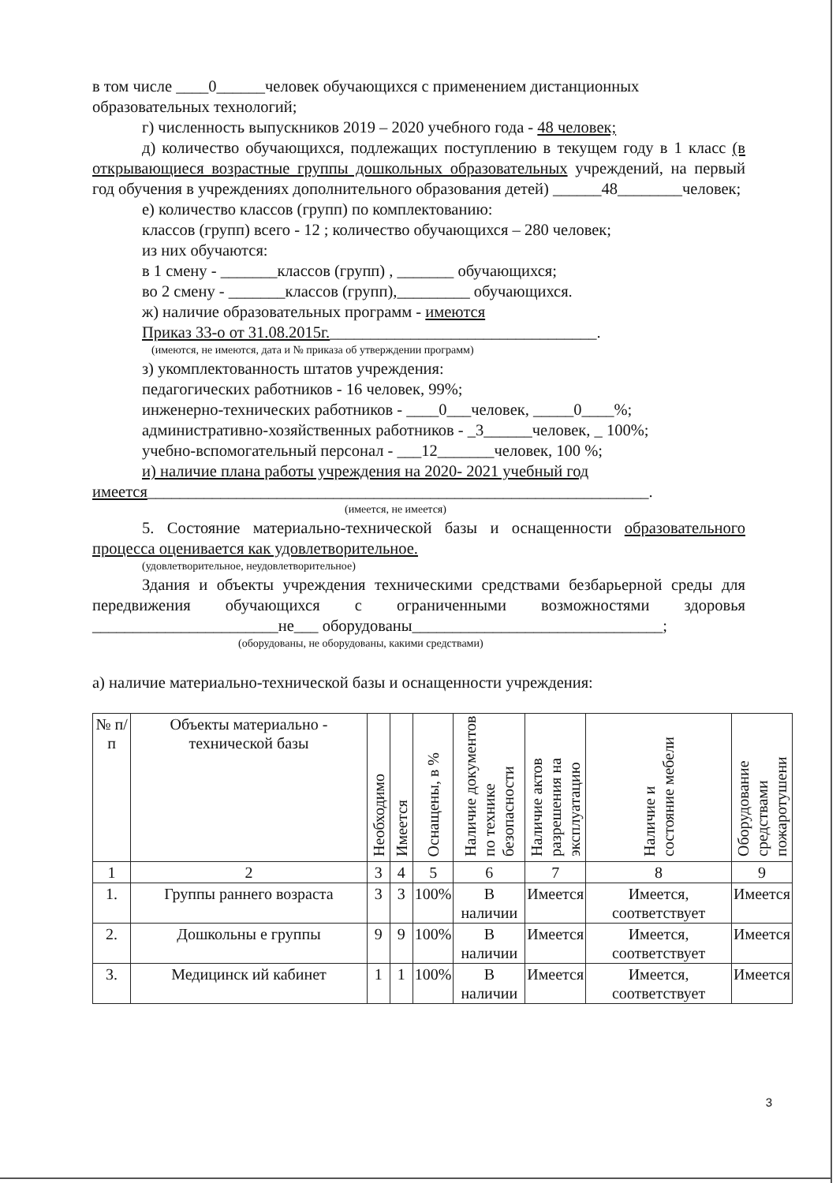в том числе ____0______человек обучающихся с применением дистанционных образовательных технологий;
г) численность выпускников 2019 – 2020 учебного года - 48 человек;
д) количество обучающихся, подлежащих поступлению в текущем году в 1 класс (в открывающиеся возрастные группы дошкольных образовательных учреждений, на первый год обучения в учреждениях дополнительного образования детей) ______48________человек;
е) количество классов (групп) по комплектованию:
классов (групп) всего - 12 ; количество обучающихся – 280 человек;
из них обучаются:
в 1 смену - _______классов (групп) , _______ обучающихся;
во 2 смену - _______классов (групп),_________ обучающихся.
ж) наличие образовательных программ - имеются
Приказ 33-о от 31.08.2015г._________________________________.
(имеются, не имеются, дата и № приказа об утверждении программ)
з) укомплектованность штатов учреждения:
педагогических работников - 16 человек, 99%;
инженерно-технических работников - ____0___человек, _____0____%;
административно-хозяйственных работников - _3______человек, _ 100%;
учебно-вспомогательный персонал - ___12_______человек, 100 %;
и) наличие плана работы учреждения на 2020- 2021 учебный год
имеется______________________________________________________________.
(имеется, не имеется)
5. Состояние материально-технической базы и оснащенности образовательного процесса оценивается как удовлетворительное.
(удовлетворительное, неудовлетворительное)
Здания и объекты учреждения техническими средствами безбарьерной среды для передвижения обучающихся с ограниченными возможностями здоровья _______________________не___ оборудованы_______________________________;
(оборудованы, не оборудованы, какими средствами)
а) наличие материально-технической базы и оснащенности учреждения:
| № п/п | Объекты материально - технической базы | Необходимо | Имеется | Оснащены, в % | Наличие документов по технике безопасности | Наличие актов разрешения на эксплуатацию | Наличие и состояние мебели | Оборудование средствами пожаротушени |
| --- | --- | --- | --- | --- | --- | --- | --- | --- |
| 1 | 2 | 3 | 4 | 5 | 6 | 7 | 8 | 9 |
| 1. | Группы раннего возраста | 3 | 3 | 100% | В наличии | Имеется | Имеется, соответствует | Имеется |
| 2. | Дошкольны е группы | 9 | 9 | 100% | В наличии | Имеется | Имеется, соответствует | Имеется |
| 3. | Медицинск ий кабинет | 1 | 1 | 100% | В наличии | Имеется | Имеется, соответствует | Имеется |
3